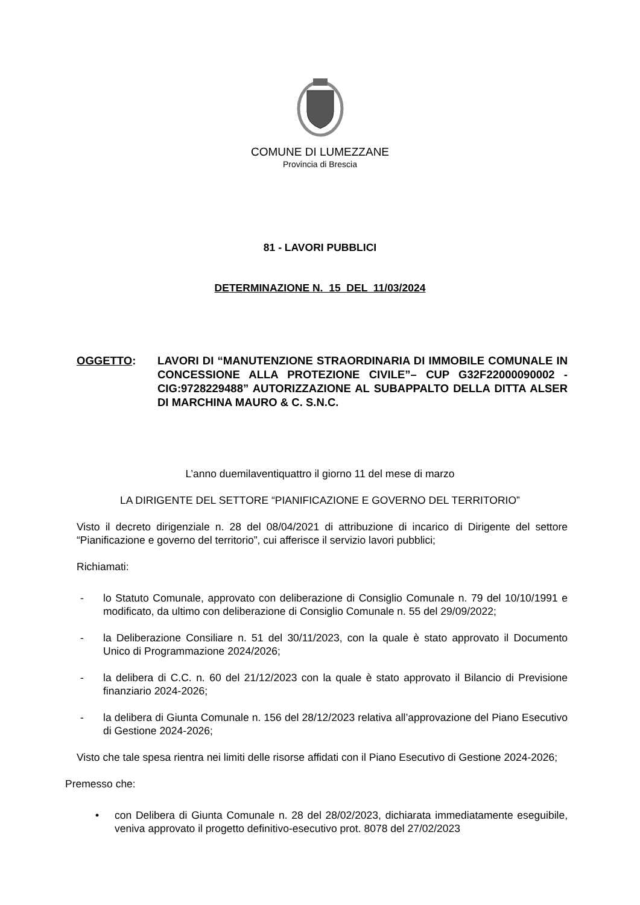COMUNE DI LUMEZZANE
Provincia di Brescia
81 - LAVORI PUBBLICI
DETERMINAZIONE N. 15 DEL 11/03/2024
OGGETTO: LAVORI DI “MANUTENZIONE STRAORDINARIA DI IMMOBILE COMUNALE IN CONCESSIONE ALLA PROTEZIONE CIVILE”– CUP G32F22000090002 - CIG:9728229488” AUTORIZZAZIONE AL SUBAPPALTO DELLA DITTA ALSER DI MARCHINA MAURO & C. S.N.C.
L’anno duemilaventiquattro il giorno 11 del mese di marzo
LA DIRIGENTE DEL SETTORE “PIANIFICAZIONE E GOVERNO DEL TERRITORIO”
Visto il decreto dirigenziale n. 28 del 08/04/2021 di attribuzione di incarico di Dirigente del settore “Pianificazione e governo del territorio”, cui afferisce il servizio lavori pubblici;
Richiamati:
- lo Statuto Comunale, approvato con deliberazione di Consiglio Comunale n. 79 del 10/10/1991 e modificato, da ultimo con deliberazione di Consiglio Comunale n. 55 del 29/09/2022;
- la Deliberazione Consiliare n. 51 del 30/11/2023, con la quale è stato approvato il Documento Unico di Programmazione 2024/2026;
- la delibera di C.C. n. 60 del 21/12/2023 con la quale è stato approvato il Bilancio di Previsione finanziario 2024-2026;
- la delibera di Giunta Comunale n. 156 del 28/12/2023 relativa all’approvazione del Piano Esecutivo di Gestione 2024-2026;
Visto che tale spesa rientra nei limiti delle risorse affidati con il Piano Esecutivo di Gestione 2024-2026;
Premesso che:
• con Delibera di Giunta Comunale n. 28 del 28/02/2023, dichiarata immediatamente eseguibile, veniva approvato il progetto definitivo-esecutivo prot. 8078 del 27/02/2023